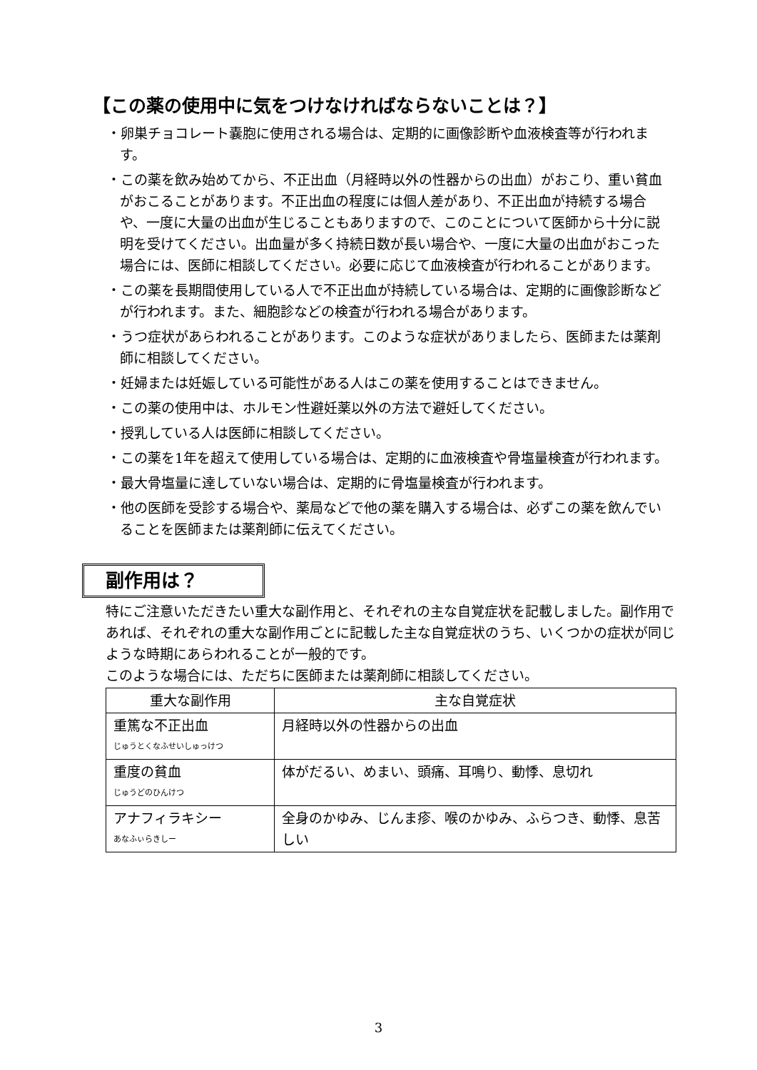【この薬の使用中に気をつけなければならないことは？】
・卵巣チョコレート嚢胞に使用される場合は、定期的に画像診断や血液検査等が行われます。
・この薬を飲み始めてから、不正出血（月経時以外の性器からの出血）がおこり、重い貧血がおこることがあります。不正出血の程度には個人差があり、不正出血が持続する場合や、一度に大量の出血が生じることもありますので、このことについて医師から十分に説明を受けてください。出血量が多く持続日数が長い場合や、一度に大量の出血がおこった場合には、医師に相談してください。必要に応じて血液検査が行われることがあります。
・この薬を長期間使用している人で不正出血が持続している場合は、定期的に画像診断などが行われます。また、細胞診などの検査が行われる場合があります。
・うつ症状があらわれることがあります。このような症状がありましたら、医師または薬剤師に相談してください。
・妊婦または妊娠している可能性がある人はこの薬を使用することはできません。
・この薬の使用中は、ホルモン性避妊薬以外の方法で避妊してください。
・授乳している人は医師に相談してください。
・この薬を1年を超えて使用している場合は、定期的に血液検査や骨塩量検査が行われます。
・最大骨塩量に達していない場合は、定期的に骨塩量検査が行われます。
・他の医師を受診する場合や、薬局などで他の薬を購入する場合は、必ずこの薬を飲んでいることを医師または薬剤師に伝えてください。
副作用は？
特にご注意いただきたい重大な副作用と、それぞれの主な自覚症状を記載しました。副作用であれば、それぞれの重大な副作用ごとに記載した主な自覚症状のうち、いくつかの症状が同じような時期にあらわれることが一般的です。
このような場合には、ただちに医師または薬剤師に相談してください。
| 重大な副作用 | 主な自覚症状 |
| --- | --- |
| 重篤な不正出血 じゅうとくなふせいしゅっけつ | 月経時以外の性器からの出血 |
| 重度の貧血 じゅうどのひんけつ | 体がだるい、めまい、頭痛、耳鳴り、動悸、息切れ |
| アナフィラキシー あなふぃらきしー | 全身のかゆみ、じんま疹、喉のかゆみ、ふらつき、動悸、息苦しい |
3